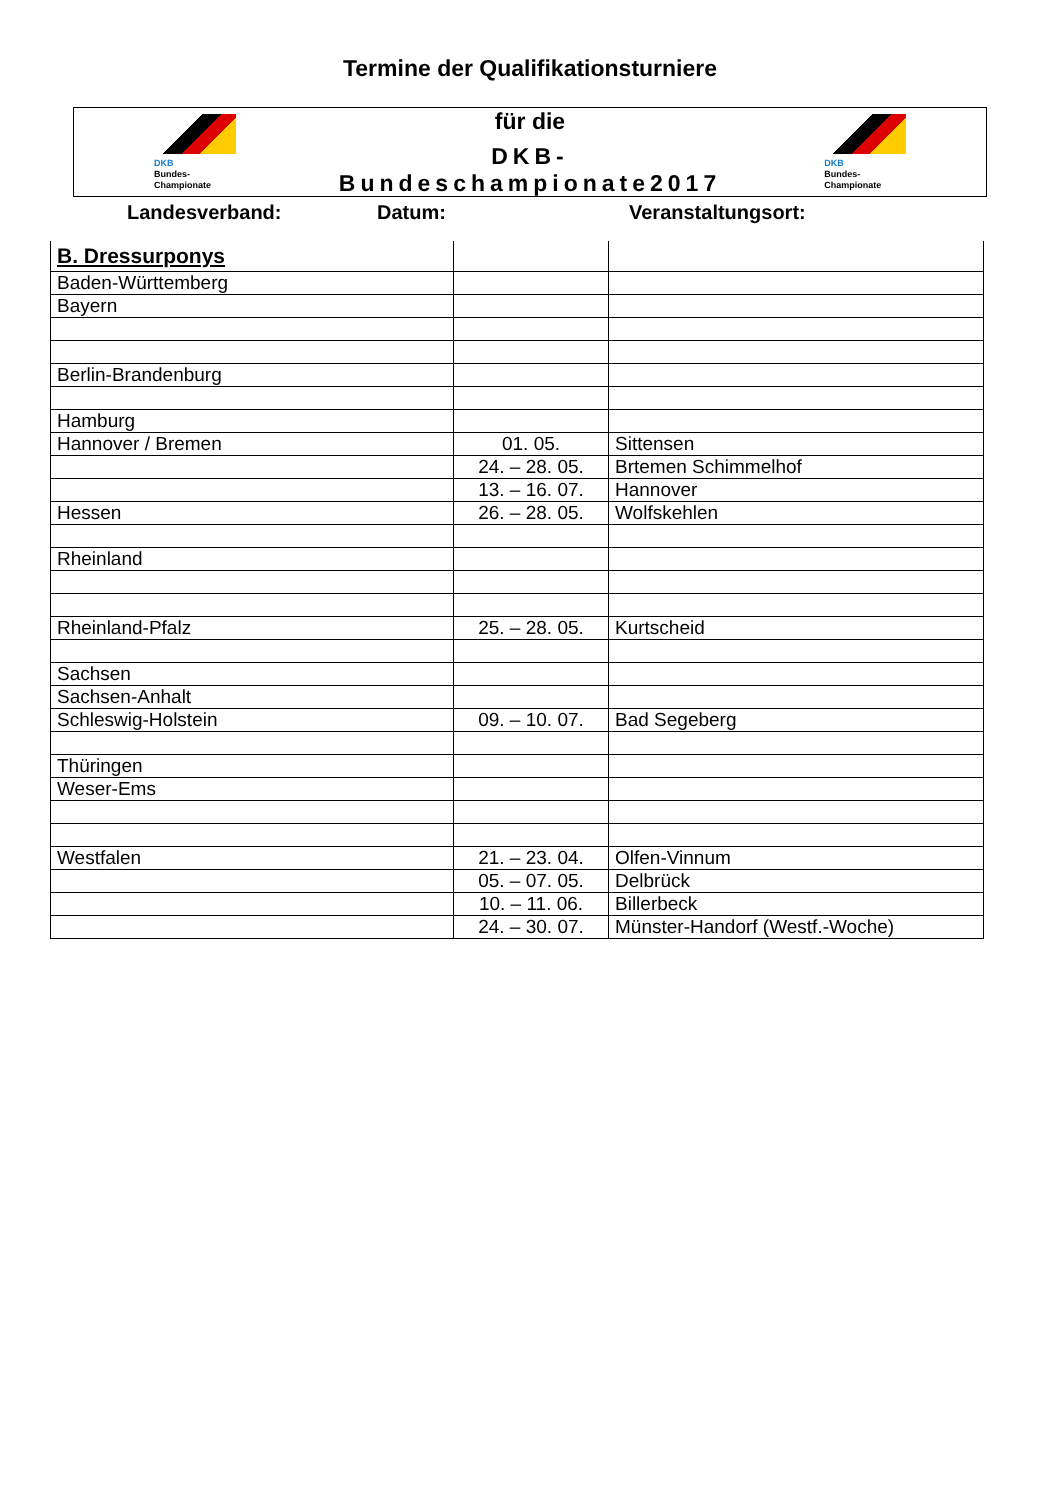Termine der Qualifikationsturniere
DKB
Bundes-
Championate
für die
DKB- Bundeschampionate2017
DKB
Bundes-
Championate
Landesverband: Datum: Veranstaltungsort:
| B. Dressurponys | | |
| Baden-Württemberg | | |
| Bayern | | |
| Berlin-Brandenburg | | |
| Hamburg | | |
| Hannover / Bremen | 01. 05. | Sittensen |
| | 24. – 28. 05. | Brtemen Schimmelhof |
| | 13. – 16. 07. | Hannover |
| Hessen | 26. – 28. 05. | Wolfskehlen |
| Rheinland | | |
| Rheinland-Pfalz | 25. – 28. 05. | Kurtscheid |
| Sachsen | | |
| Sachsen-Anhalt | | |
| Schleswig-Holstein | 09. – 10. 07. | Bad Segeberg |
| Thüringen | | |
| Weser-Ems | | |
| Westfalen | 21. – 23. 04. | Olfen-Vinnum |
| | 05. – 07. 05. | Delbrück |
| | 10. – 11. 06. | Billerbeck |
| | 24. – 30. 07. | Münster-Handorf (Westf.-Woche) |